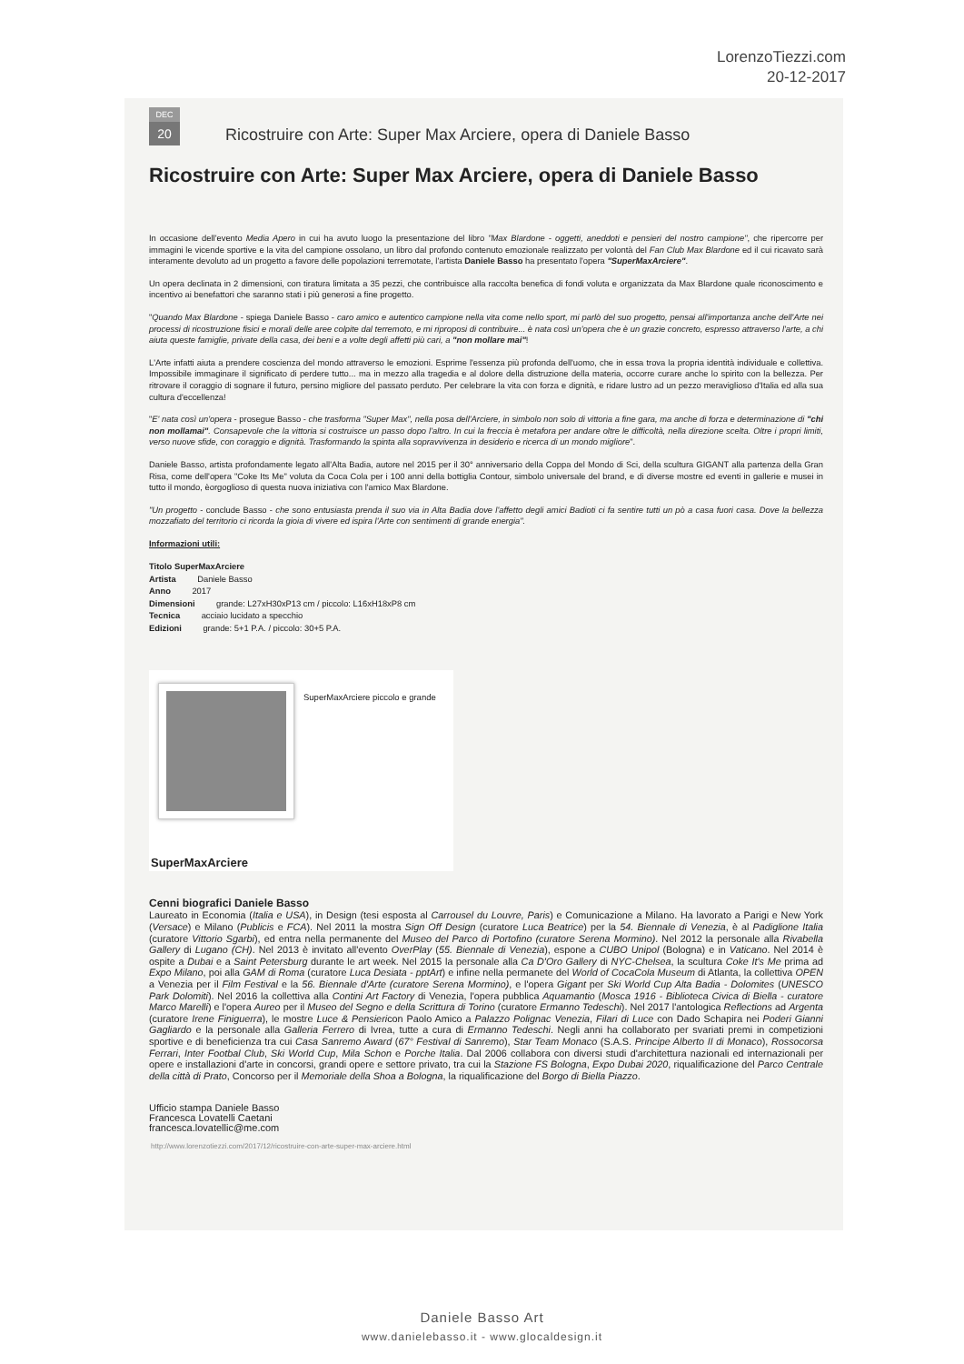LorenzoTiezzi.com
20-12-2017
DEC
20
Ricostruire con Arte: Super Max Arciere, opera di Daniele Basso
Ricostruire con Arte: Super Max Arciere, opera di Daniele Basso
In occasione dell'evento Media Apero in cui ha avuto luogo la presentazione del libro "Max Blardone - oggetti, aneddoti e pensieri del nostro campione", che ripercorre per immagini le vicende sportive e la vita del campione ossolano, un libro dal profondo contenuto emozionale realizzato per volontà del Fan Club Max Blardone ed il cui ricavato sarà interamente devoluto ad un progetto a favore delle popolazioni terremotate, l'artista Daniele Basso ha presentato l'opera "SuperMaxArciere".
Un opera declinata in 2 dimensioni, con tiratura limitata a 35 pezzi, che contribuisce alla raccolta benefica di fondi voluta e organizzata da Max Blardone quale riconoscimento e incentivo ai benefattori che saranno stati i più generosi a fine progetto.
"Quando Max Blardone - spiega Daniele Basso - caro amico e autentico campione nella vita come nello sport, mi parlò del suo progetto, pensai all'importanza anche dell'Arte nei processi di ricostruzione fisici e morali delle aree colpite dal terremoto, e mi riproposi di contribuire... è nata così un'opera che è un grazie concreto, espresso attraverso l'arte, a chi aiuta queste famiglie, private della casa, dei beni e a volte degli affetti più cari, a "non mollare mai"!
L'Arte infatti aiuta a prendere coscienza del mondo attraverso le emozioni. Esprime l'essenza più profonda dell'uomo, che in essa trova la propria identità individuale e collettiva. Impossibile immaginare il significato di perdere tutto... ma in mezzo alla tragedia e al dolore della distruzione della materia, occorre curare anche lo spirito con la bellezza. Per ritrovare il coraggio di sognare il futuro, persino migliore del passato perduto. Per celebrare la vita con forza e dignità, e ridare lustro ad un pezzo meraviglioso d'Italia ed alla sua cultura d'eccellenza!
"E' nata così un'opera - prosegue Basso - che trasforma "Super Max", nella posa dell'Arciere, in simbolo non solo di vittoria a fine gara, ma anche di forza e determinazione di "chi non mollamai". Consapevole che la vittoria si costruisce un passo dopo l'altro. In cui la freccia è metafora per andare oltre le difficoltà, nella direzione scelta. Oltre i propri limiti, verso nuove sfide, con coraggio e dignità. Trasformando la spinta alla sopravvivenza in desiderio e ricerca di un mondo migliore".
Daniele Basso, artista profondamente legato all'Alta Badia, autore nel 2015 per il 30° anniversario della Coppa del Mondo di Sci, della scultura GIGANT alla partenza della Gran Risa, come dell'opera "Coke Its Me" voluta da Coca Cola per i 100 anni della bottiglia Contour, simbolo universale del brand, e di diverse mostre ed eventi in gallerie e musei in tutto il mondo, èorgoglioso di questa nuova iniziativa con l'amico Max Blardone.
"Un progetto - conclude Basso - che sono entusiasta prenda il suo via in Alta Badia dove l'affetto degli amici Badioti ci fa sentire tutti un pò a casa fuori casa. Dove la bellezza mozzafiato del territorio ci ricorda la gioia di vivere ed ispira l'Arte con sentimenti di grande energia".
Informazioni utili:
Titolo SuperMaxArciere
Artista Daniele Basso
Anno 2017
Dimensioni grande: L27xH30xP13 cm / piccolo: L16xH18xP8 cm
Tecnica acciaio lucidato a specchio
Edizioni grande: 5+1 P.A. / piccolo: 30+5 P.A.
SuperMaxArciere piccolo e grande
SuperMaxArciere
Cenni biografici Daniele Basso
Laureato in Economia (Italia e USA), in Design (tesi esposta al Carrousel du Louvre, Paris) e Comunicazione a Milano. Ha lavorato a Parigi e New York (Versace) e Milano (Publicis e FCA). Nel 2011 la mostra Sign Off Design (curatore Luca Beatrice) per la 54. Biennale di Venezia, è al Padiglione Italia (curatore Vittorio Sgarbi), ed entra nella permanente del Museo del Parco di Portofino (curatore Serena Mormino). Nel 2012 la personale alla Rivabella Gallery di Lugano (CH). Nel 2013 è invitato all'evento OverPlay (55. Biennale di Venezia), espone a CUBO Unipol (Bologna) e in Vaticano. Nel 2014 è ospite a Dubai e a Saint Petersburg durante le art week. Nel 2015 la personale alla Ca D'Oro Gallery di NYC-Chelsea, la scultura Coke It's Me prima ad Expo Milano, poi alla GAM di Roma (curatore Luca Desiata - pptArt) e infine nella permanete del World of CocaCola Museum di Atlanta, la collettiva OPEN a Venezia per il Film Festival e la 56. Biennale d'Arte (curatore Serena Mormino), e l'opera Gigant per Ski World Cup Alta Badia - Dolomites (UNESCO Park Dolomiti). Nel 2016 la collettiva alla Contini Art Factory di Venezia, l'opera pubblica Aquamantio (Mosca 1916 - Biblioteca Civica di Biella - curatore Marco Marelli) e l'opera Aureo per il Museo del Segno e della Scrittura di Torino (curatore Ermanno Tedeschi). Nel 2017 l'antologica Reflections ad Argenta (curatore Irene Finiguerra), le mostre Luce & Pensiericon Paolo Amico a Palazzo Polignac Venezia, Filari di Luce con Dado Schapira nei Poderi Gianni Gagliardo e la personale alla Galleria Ferrero di Ivrea, tutte a cura di Ermanno Tedeschi. Negli anni ha collaborato per svariati premi in competizioni sportive e di beneficienza tra cui Casa Sanremo Award (67° Festival di Sanremo), Star Team Monaco (S.A.S. Principe Alberto II di Monaco), Rossocorsa Ferrari, Inter Footbal Club, Ski World Cup, Mila Schon e Porche Italia. Dal 2006 collabora con diversi studi d'architettura nazionali ed internazionali per opere e installazioni d'arte in concorsi, grandi opere e settore privato, tra cui la Stazione FS Bologna, Expo Dubai 2020, riqualificazione del Parco Centrale della città di Prato, Concorso per il Memoriale della Shoa a Bologna, la riqualificazione del Borgo di Biella Piazzo.
Ufficio stampa Daniele Basso
Francesca Lovatelli Caetani
francesca.lovatellic@me.com
http://www.lorenzotiezzi.com/2017/12/ricostruire-con-arte-super-max-arciere.html
Daniele Basso Art
www.danielebasso.it - www.glocaldesign.it